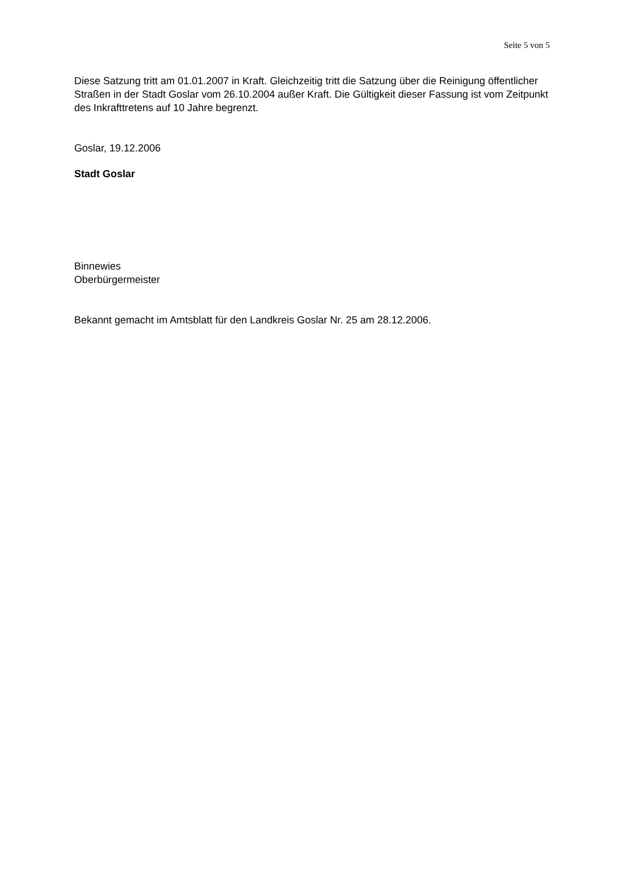Seite 5 von 5
Diese Satzung tritt am 01.01.2007 in Kraft. Gleichzeitig tritt die Satzung über die Reinigung öffentlicher Straßen in der Stadt Goslar vom 26.10.2004 außer Kraft. Die Gültigkeit dieser Fassung ist vom Zeitpunkt des Inkrafttretens auf 10 Jahre begrenzt.
Goslar, 19.12.2006
Stadt Goslar
Binnewies
Oberbürgermeister
Bekannt gemacht im Amtsblatt für den Landkreis Goslar Nr. 25 am 28.12.2006.